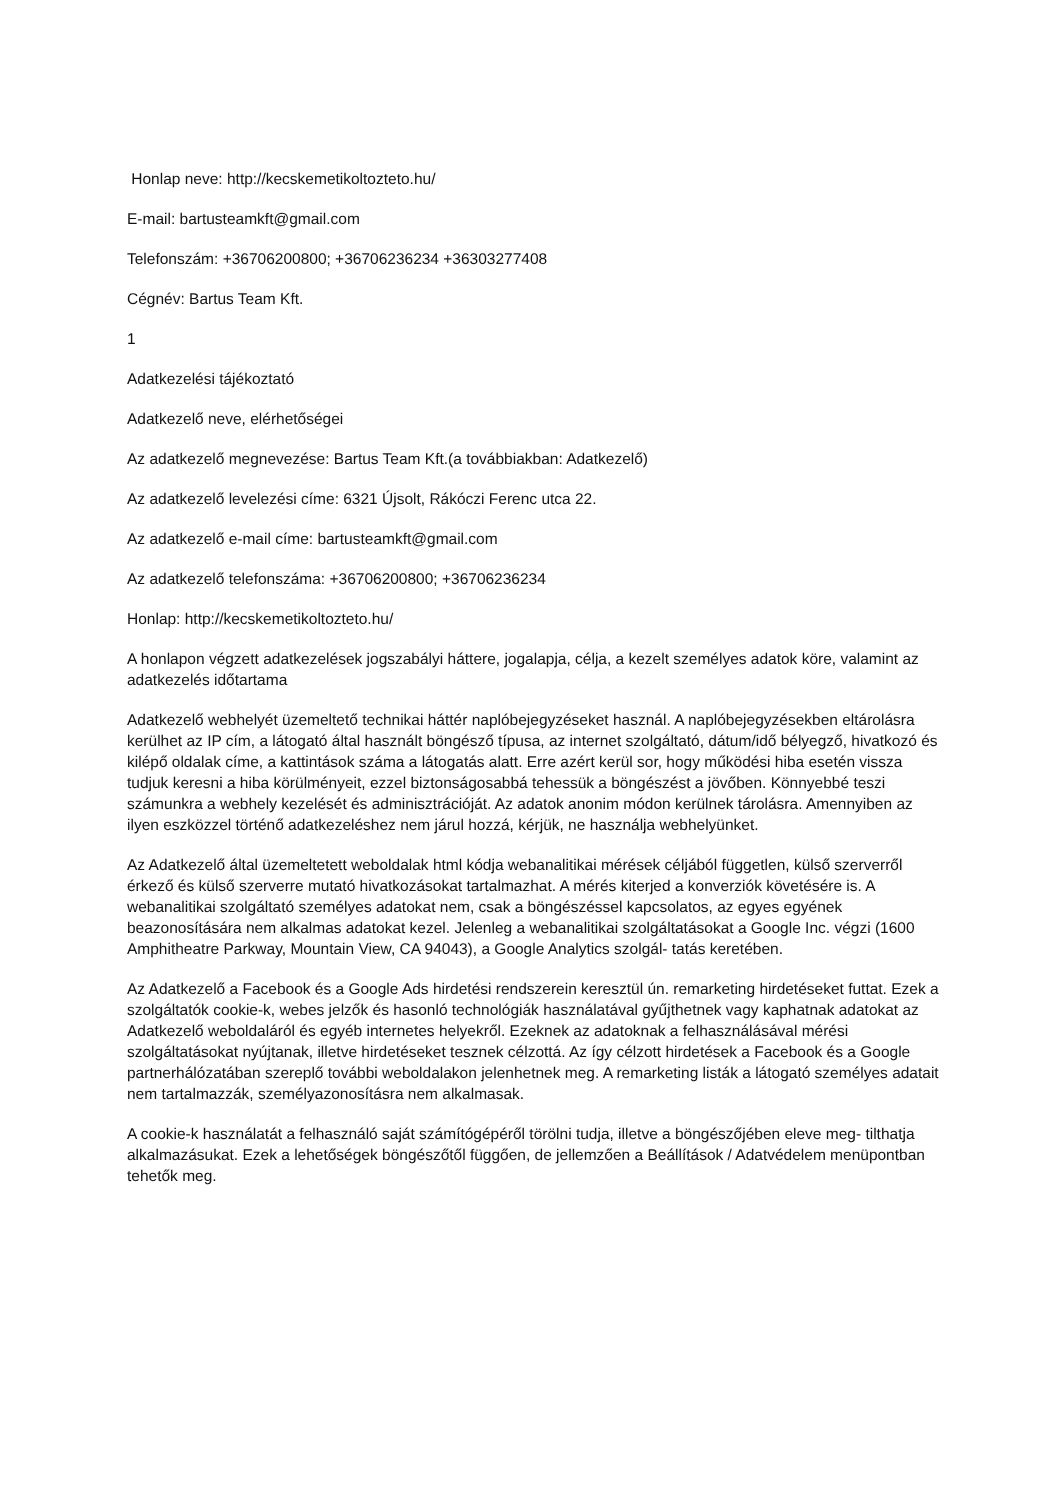Honlap neve: http://kecskemetikoltozteto.hu/
E-mail: bartusteamkft@gmail.com
Telefonszám: +36706200800; +36706236234 +36303277408
Cégnév: Bartus Team Kft.
1
Adatkezelési tájékoztató
Adatkezelő neve, elérhetőségei
Az adatkezelő megnevezése: Bartus Team Kft.(a továbbiakban: Adatkezelő)
Az adatkezelő levelezési címe: 6321 Újsolt, Rákóczi Ferenc utca 22.
Az adatkezelő e-mail címe: bartusteamkft@gmail.com
Az adatkezelő telefonszáma: +36706200800; +36706236234
Honlap: http://kecskemetikoltozteto.hu/
A honlapon végzett adatkezelések jogszabályi háttere, jogalapja, célja, a kezelt személyes adatok köre, valamint az adatkezelés időtartama
Adatkezelő webhelyét üzemeltető technikai háttér naplóbejegyzéseket használ. A naplóbejegyzésekben eltárolásra kerülhet az IP cím, a látogató által használt böngésző típusa, az internet szolgáltató, dátum/idő bélyegző, hivatkozó és kilépő oldalak címe, a kattintások száma a látogatás alatt. Erre azért kerül sor, hogy működési hiba esetén vissza tudjuk keresni a hiba körülményeit, ezzel biztonságosabbá tehessük a böngészést a jövőben. Könnyebbé teszi számunkra a webhely kezelését és adminisztrációját. Az adatok anonim módon kerülnek tárolásra. Amennyiben az ilyen eszközzel történő adatkezeléshez nem járul hozzá, kérjük, ne használja webhelyünket.
Az Adatkezelő által üzemeltetett weboldalak html kódja webanalitikai mérések céljából független, külső szerverről érkező és külső szerverre mutató hivatkozásokat tartalmazhat. A mérés kiterjed a konverziók követésére is. A webanalitikai szolgáltató személyes adatokat nem, csak a böngészéssel kapcsolatos, az egyes egyének beazonosítására nem alkalmas adatokat kezel. Jelenleg a webanalitikai szolgáltatásokat a Google Inc. végzi (1600 Amphitheatre Parkway, Mountain View, CA 94043), a Google Analytics szolgál- tatás keretében.
Az Adatkezelő a Facebook és a Google Ads hirdetési rendszerein keresztül ún. remarketing hirdetéseket futtat. Ezek a szolgáltatók cookie-k, webes jelzők és hasonló technológiák használatával gyűjthetnek vagy kaphatnak adatokat az Adatkezelő weboldaláról és egyéb internetes helyekről. Ezeknek az adatoknak a felhasználásával mérési szolgáltatásokat nyújtanak, illetve hirdetéseket tesznek célzottá. Az így célzott hirdetések a Facebook és a Google partnerhálózatában szereplő további weboldalakon jelenhetnek meg. A remarketing listák a látogató személyes adatait nem tartalmazzák, személyazonosításra nem alkalmasak.
A cookie-k használatát a felhasználó saját számítógépéről törölni tudja, illetve a böngészőjében eleve meg- tilthatja alkalmazásukat. Ezek a lehetőségek böngészőtől függően, de jellemzően a Beállítások / Adatvédelem menüpontban tehetők meg.